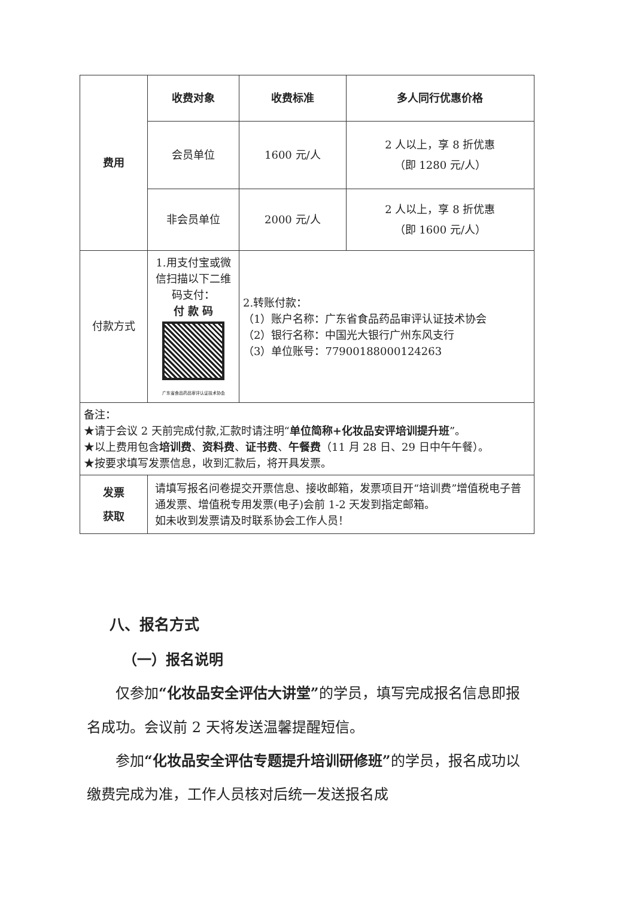| 费用 | 收费对象 | 收费标准 | 多人同行优惠价格 |
| | 会员单位 | 1600 元/人 | 2 人以上，享 8 折优惠 （即 1280 元/人） |
| | 非会员单位 | 2000 元/人 | 2 人以上，享 8 折优惠 （即 1600 元/人） |
| 付款方式 | 1.用支付宝或微信扫描以下二维码支付： 付 款 码 广东省食品药品审评认证技术协会 | 2.转账付款： （1）账户名称：广东省食品药品审评认证技术协会 （2）银行名称：中国光大银行广州东风支行 （3）单位账号：77900188000124263 | |
| 备注： ★请于会议 2 天前完成付款,汇款时请注明“ 单位简称+化妆品安评培训提升班 ”。 ★以上费用包含 培训费 、 资料费 、 证书费 、 午餐费 （11 月 28 日、29 日中午午餐）。 ★按要求填写发票信息，收到汇款后，将开具发票。 | | | |
| 发票 获取 | 请填写报名问卷提交开票信息、接收邮箱，发票项目开“培训费”增值税电子普通发票、增值税专用发票(电子)会前 1-2 天发到指定邮箱。 如未收到发票请及时联系协会工作人员！ | | |
八、报名方式
（一）报名说明
仅参加“化妆品安全评估大讲堂”的学员，填写完成报名信息即报名成功。会议前 2 天将发送温馨提醒短信。
参加“化妆品安全评估专题提升培训研修班”的学员，报名成功以缴费完成为准，工作人员核对后统一发送报名成